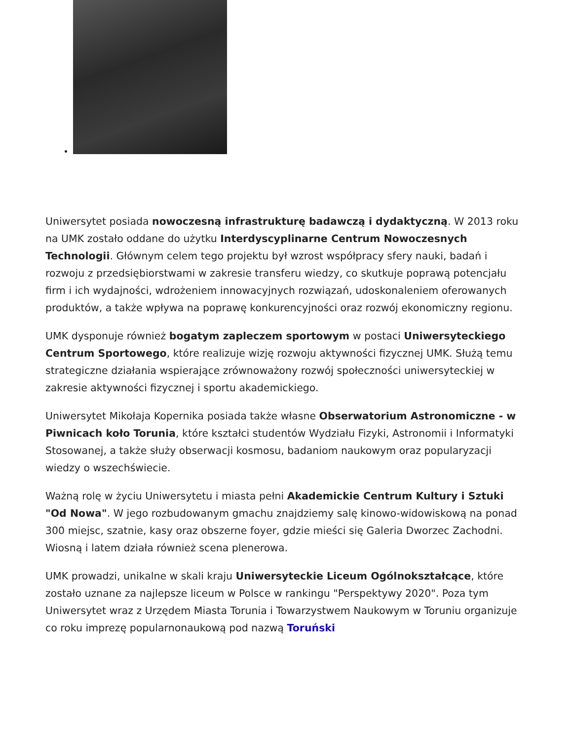Uniwersytet posiada nowoczesną infrastrukturę badawczą i dydaktyczną. W 2013 roku na UMK zostało oddane do użytku Interdyscyplinarne Centrum Nowoczesnych Technologii. Głównym celem tego projektu był wzrost współpracy sfery nauki, badań i rozwoju z przedsiębiorstwami w zakresie transferu wiedzy, co skutkuje poprawą potencjału firm i ich wydajności, wdrożeniem innowacyjnych rozwiązań, udoskonaleniem oferowanych produktów, a także wpływa na poprawę konkurencyjności oraz rozwój ekonomiczny regionu.
UMK dysponuje również bogatym zapleczem sportowym w postaci Uniwersyteckiego Centrum Sportowego, które realizuje wizję rozwoju aktywności fizycznej UMK. Służą temu strategiczne działania wspierające zrównoważony rozwój społeczności uniwersyteckiej w zakresie aktywności fizycznej i sportu akademickiego.
Uniwersytet Mikołaja Kopernika posiada także własne Obserwatorium Astronomiczne - w Piwnicach koło Torunia, które kształci studentów Wydziału Fizyki, Astronomii i Informatyki Stosowanej, a także służy obserwacji kosmosu, badaniom naukowym oraz popularyzacji wiedzy o wszechświecie.
Ważną rolę w życiu Uniwersytetu i miasta pełni Akademickie Centrum Kultury i Sztuki "Od Nowa". W jego rozbudowanym gmachu znajdziemy salę kinowo-widowiskową na ponad 300 miejsc, szatnie, kasy oraz obszerne foyer, gdzie mieści się Galeria Dworzec Zachodni. Wiosną i latem działa również scena plenerowa.
UMK prowadzi, unikalne w skali kraju Uniwersyteckie Liceum Ogólnokształcące, które zostało uznane za najlepsze liceum w Polsce w rankingu "Perspektywy 2020". Poza tym Uniwersytet wraz z Urzędem Miasta Torunia i Towarzystwem Naukowym w Toruniu organizuje co roku imprezę popularnonaukową pod nazwą Toruński